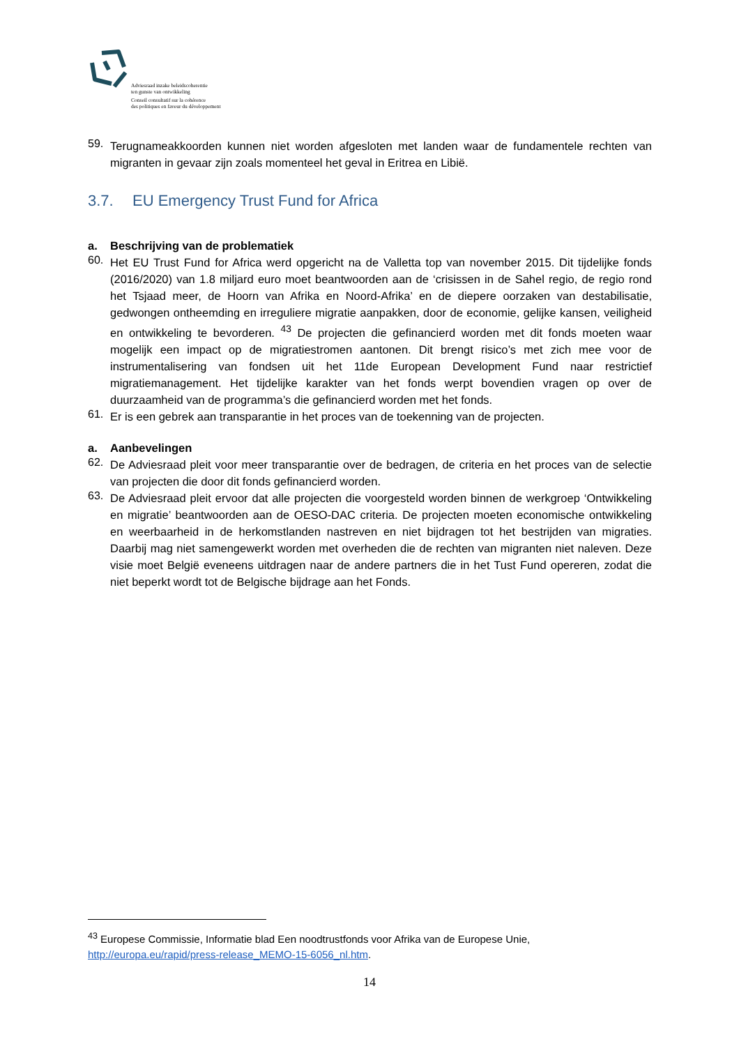Adviesraad inzake beleidscoherentie
ten gunste van ontwikkeling
Conseil consultatif sur la cohérence
des politiques en faveur du développement
59.
Terugnameakkoorden kunnen niet worden afgesloten met landen waar de fundamentele rechten van migranten in gevaar zijn zoals momenteel het geval in Eritrea en Libië.
3.7. EU Emergency Trust Fund for Africa
a. Beschrijving van de problematiek
60.
Het EU Trust Fund for Africa werd opgericht na de Valletta top van november 2015. Dit tijdelijke fonds (2016/2020) van 1.8 miljard euro moet beantwoorden aan de ‘crisissen in de Sahel regio, de regio rond het Tsjaad meer, de Hoorn van Afrika en Noord-Afrika’ en de diepere oorzaken van destabilisatie, gedwongen ontheemding en irreguliere migratie aanpakken, door de economie, gelijke kansen, veiligheid en ontwikkeling te bevorderen. <sup>43</sup> De projecten die gefinancierd worden met dit fonds moeten waar mogelijk een impact op de migratiestromen aantonen. Dit brengt risico’s met zich mee voor de instrumentalisering van fondsen uit het 11de European Development Fund naar restrictief migratiemanagement. Het tijdelijke karakter van het fonds werpt bovendien vragen op over de duurzaamheid van de programma’s die gefinancierd worden met het fonds.
61.
Er is een gebrek aan transparantie in het proces van de toekenning van de projecten.
a. Aanbevelingen
62.
De Adviesraad pleit voor meer transparantie over de bedragen, de criteria en het proces van de selectie van projecten die door dit fonds gefinancierd worden.
63.
De Adviesraad pleit ervoor dat alle projecten die voorgesteld worden binnen de werkgroep ‘Ontwikkeling en migratie’ beantwoorden aan de OESO-DAC criteria. De projecten moeten economische ontwikkeling en weerbaarheid in de herkomstlanden nastreven en niet bijdragen tot het bestrijden van migraties. Daarbij mag niet samengewerkt worden met overheden die de rechten van migranten niet naleven. Deze visie moet België eveneens uitdragen naar de andere partners die in het Tust Fund opereren, zodat die niet beperkt wordt tot de Belgische bijdrage aan het Fonds.
<sup>43</sup> Europese Commissie, Informatie blad Een noodtrustfonds voor Afrika van de Europese Unie, http://europa.eu/rapid/press-release_MEMO-15-6056_nl.htm.
14